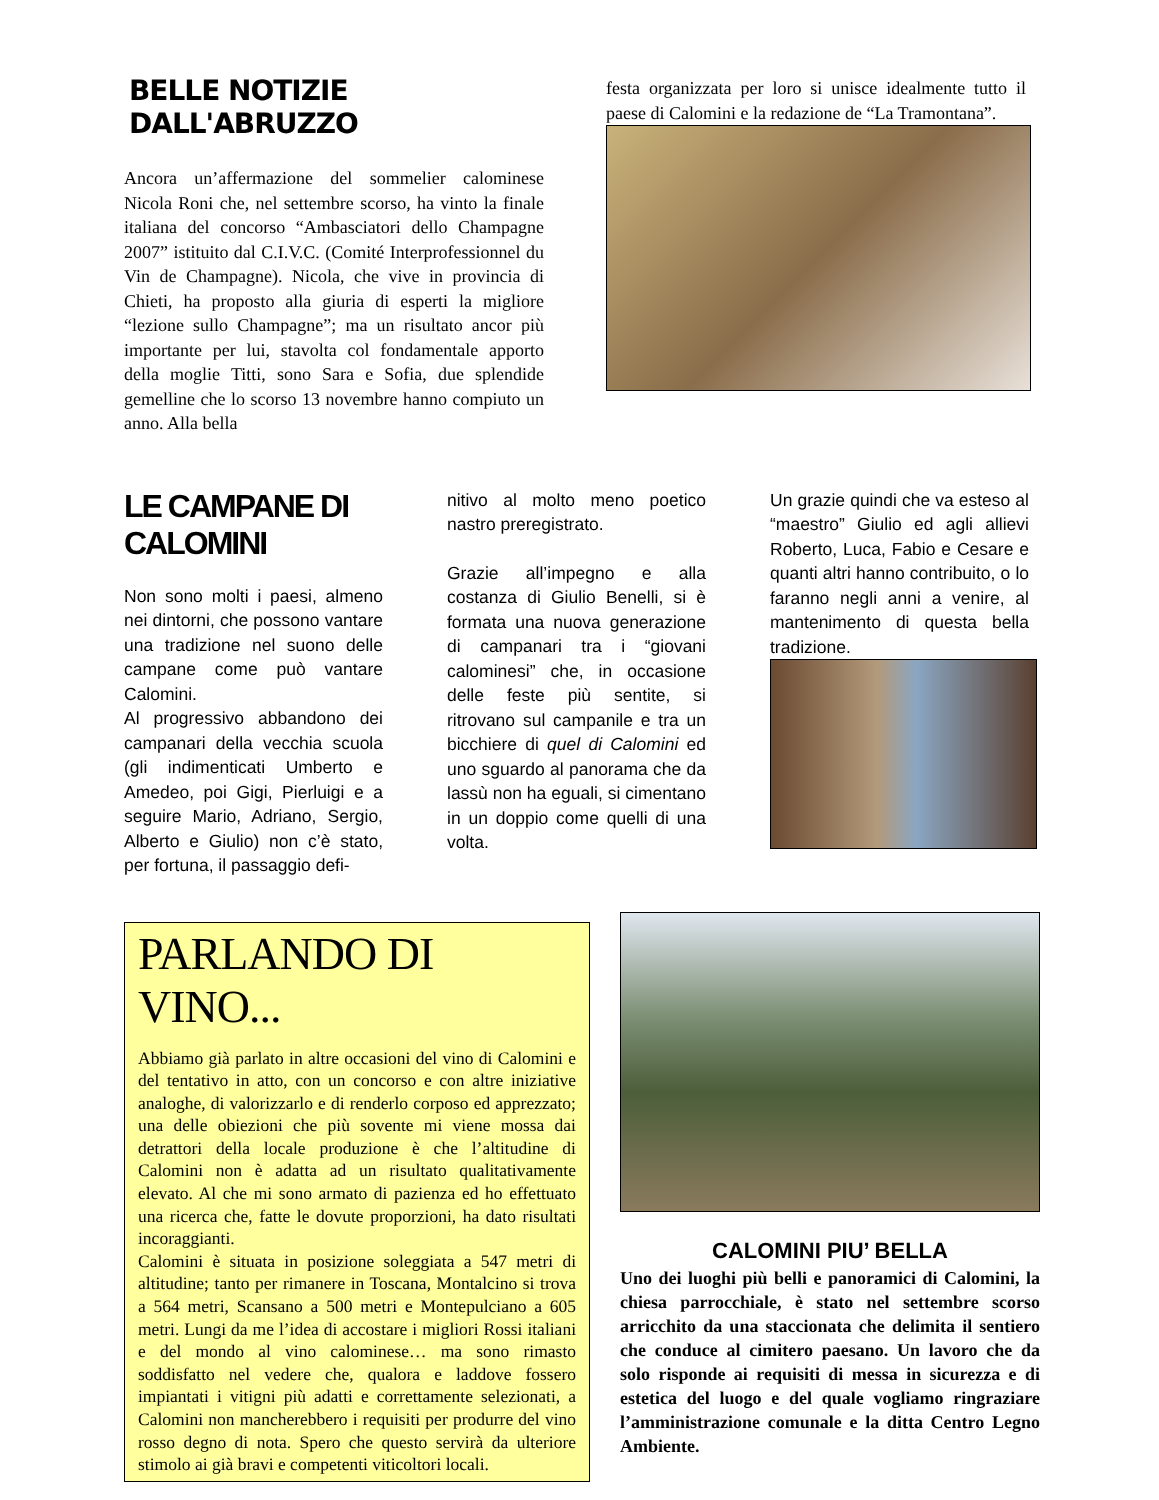BELLE NOTIZIE DALL'ABRUZZO
Ancora un’affermazione del sommelier calominese Nicola Roni che, nel settembre scorso, ha vinto la finale italiana del concorso “Ambasciatori dello Champagne 2007” istituito dal C.I.V.C. (Comité Interprofessionnel du Vin de Champagne). Nicola, che vive in provincia di Chieti, ha proposto alla giuria di esperti la migliore “lezione sullo Champagne”; ma un risultato ancor più importante per lui, stavolta col fondamentale apporto della moglie Titti, sono Sara e Sofia, due splendide gemelline che lo scorso 13 novembre hanno compiuto un anno. Alla bella
festa organizzata per loro si unisce idealmente tutto il paese di Calomini e la redazione de “La Tramontana”.
LE CAMPANE DI CALOMINI
Non sono molti i paesi, almeno nei dintorni, che possono vantare una tradizione nel suono delle campane come può vantare Calomini.
Al progressivo abbandono dei campanari della vecchia scuola (gli indimenticati Umberto e Amedeo, poi Gigi, Pierluigi e a seguire Mario, Adriano, Sergio, Alberto e Giulio) non c’è stato, per fortuna, il passaggio defi-
nitivo al molto meno poetico nastro preregistrato.
Grazie all’impegno e alla costanza di Giulio Benelli, si è formata una nuova generazione di campanari tra i “giovani calominesi” che, in occasione delle feste più sentite, si ritrovano sul campanile e tra un bicchiere di quel di Calomini ed uno sguardo al panorama che da lassù non ha eguali, si cimentano in un doppio come quelli di una volta.
Un grazie quindi che va esteso al “maestro” Giulio ed agli allievi Roberto, Luca, Fabio e Cesare e quanti altri hanno contribuito, o lo faranno negli anni a venire, al mantenimento di questa bella tradizione.
PARLANDO DI VINO...
Abbiamo già parlato in altre occasioni del vino di Calomini e del tentativo in atto, con un concorso e con altre iniziative analoghe, di valorizzarlo e di renderlo corposo ed apprezzato; una delle obiezioni che più sovente mi viene mossa dai detrattori della locale produzione è che l’altitudine di Calomini non è adatta ad un risultato qualitativamente elevato. Al che mi sono armato di pazienza ed ho effettuato una ricerca che, fatte le dovute proporzioni, ha dato risultati incoraggianti.
Calomini è situata in posizione soleggiata a 547 metri di altitudine; tanto per rimanere in Toscana, Montalcino si trova a 564 metri, Scansano a 500 metri e Montepulciano a 605 metri. Lungi da me l’idea di accostare i migliori Rossi italiani e del mondo al vino calominese… ma sono rimasto soddisfatto nel vedere che, qualora e laddove fossero impiantati i vitigni più adatti e correttamente selezionati, a Calomini non mancherebbero i requisiti per produrre del vino rosso degno di nota. Spero che questo servirà da ulteriore stimolo ai già bravi e competenti viticoltori locali.
CALOMINI PIU’ BELLA
Uno dei luoghi più belli e panoramici di Calomini, la chiesa parrocchiale, è stato nel settembre scorso arricchito da una staccionata che delimita il sentiero che conduce al cimitero paesano. Un lavoro che da solo risponde ai requisiti di messa in sicurezza e di estetica del luogo e del quale vogliamo ringraziare l’amministrazione comunale e la ditta Centro Legno Ambiente.